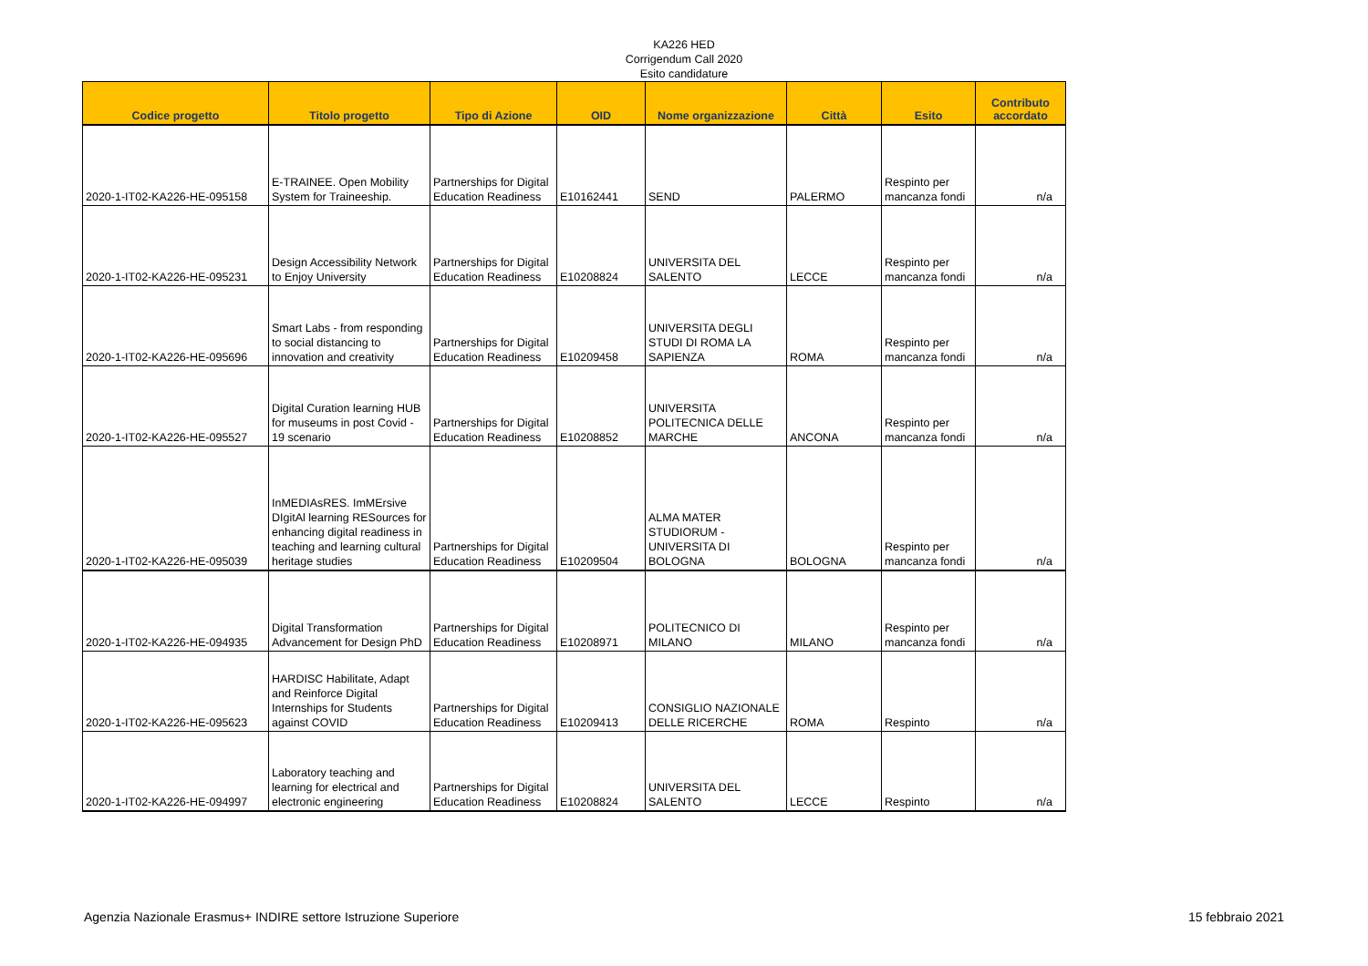KA226 HED
Corrigendum Call 2020
Esito candidature
| Codice progetto | Titolo progetto | Tipo di Azione | OID | Nome organizzazione | Città | Esito | Contributo accordato |
| --- | --- | --- | --- | --- | --- | --- | --- |
| 2020-1-IT02-KA226-HE-095158 | E-TRAINEE. Open Mobility System for Traineeship. | Partnerships for Digital Education Readiness | E10162441 | SEND | PALERMO | Respinto per mancanza fondi | n/a |
| 2020-1-IT02-KA226-HE-095231 | Design Accessibility Network to Enjoy University | Partnerships for Digital Education Readiness | E10208824 | UNIVERSITA DEL SALENTO | LECCE | Respinto per mancanza fondi | n/a |
| 2020-1-IT02-KA226-HE-095696 | Smart Labs - from responding to social distancing to innovation and creativity | Partnerships for Digital Education Readiness | E10209458 | UNIVERSITA DEGLI STUDI DI ROMA LA SAPIENZA | ROMA | Respinto per mancanza fondi | n/a |
| 2020-1-IT02-KA226-HE-095527 | Digital Curation learning HUB for museums in post Covid - 19 scenario | Partnerships for Digital Education Readiness | E10208852 | UNIVERSITA POLITECNICA DELLE MARCHE | ANCONA | Respinto per mancanza fondi | n/a |
| 2020-1-IT02-KA226-HE-095039 | InMEDIAsRES. ImMErsive DIgitAl learning RESources for enhancing digital readiness in teaching and learning cultural heritage studies | Partnerships for Digital Education Readiness | E10209504 | ALMA MATER STUDIORUM - UNIVERSITA DI BOLOGNA | BOLOGNA | Respinto per mancanza fondi | n/a |
| 2020-1-IT02-KA226-HE-094935 | Digital Transformation Advancement for Design PhD | Partnerships for Digital Education Readiness | E10208971 | POLITECNICO DI MILANO | MILANO | Respinto per mancanza fondi | n/a |
| 2020-1-IT02-KA226-HE-095623 | HARDISC Habilitate, Adapt and Reinforce Digital Internships for Students against COVID | Partnerships for Digital Education Readiness | E10209413 | CONSIGLIO NAZIONALE DELLE RICERCHE | ROMA | Respinto | n/a |
| 2020-1-IT02-KA226-HE-094997 | Laboratory teaching and learning for electrical and electronic engineering | Partnerships for Digital Education Readiness | E10208824 | UNIVERSITA DEL SALENTO | LECCE | Respinto | n/a |
Agenzia Nazionale Erasmus+ INDIRE settore Istruzione Superiore 15 febbraio 2021